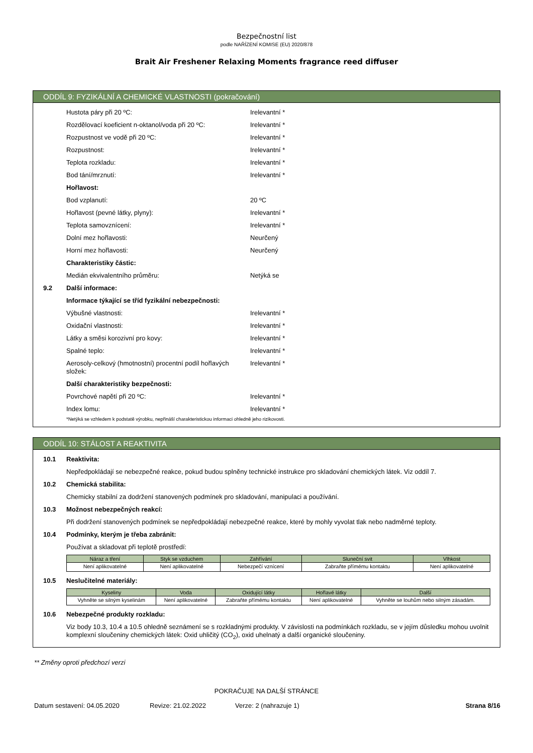Bezpečnostní list
podle NAŘÍZENÍ KOMISE (EU) 2020/878
Brait Air Freshener Relaxing Moments fragrance reed diffuser
ODDÍL 9: FYZIKÁLNÍ A CHEMICKÉ VLASTNOSTI (pokračování)
Hustota páry při 20 ºC: Irelevantní *
Rozdělovací koeficient n-oktanol/voda při 20 ºC:
Irelevantní *
Rozpustnost ve vodě při 20 ºC: Irelevantní *
Rozpustnost: Irelevantní *
Teplota rozkladu: Irelevantní *
Bod tání/mrznutí: Irelevantní *
Hořlavost:
Bod vzplanutí: 20 ºC
Hořlavost (pevné látky, plyny): Irelevantní *
Teplota samovznícení: Irelevantní *
Dolní mez hořlavosti: Neurčený
Horní mez hořlavosti: Neurčený
Charakteristiky částic:
Medián ekvivalentního průměru: Netýká se
9.2 Další informace:
Informace týkající se tříd fyzikální nebezpečnosti:
Výbušné vlastnosti: Irelevantní *
Oxidační vlastnosti: Irelevantní *
Látky a směsi korozivní pro kovy: Irelevantní *
Spalné teplo: Irelevantní *
Aerosoly-celkový (hmotnostní) procentní podíl hořlavých složek:
Irelevantní *
Další charakteristiky bezpečnosti:
Povrchové napětí při 20 ºC: Irelevantní *
Index lomu: Irelevantní *
*Netýká se vzhledem k podstatě výrobku, nepřináší charakteristickou informaci ohledně jeho rizikovosti.
ODDÍL 10: STÁLOST A REAKTIVITA
10.1 Reaktivita:
Nepředpokládají se nebezpečné reakce, pokud budou splněny technické instrukce pro skladování chemických látek. Viz oddíl 7.
10.2 Chemická stabilita:
Chemicky stabilní za dodržení stanovených podmínek pro skladování, manipulaci a používání.
10.3 Možnost nebezpečných reakcí:
Při dodržení stanovených podmínek se nepředpokládají nebezpečné reakce, které by mohly vyvolat tlak nebo nadměrné teploty.
10.4 Podmínky, kterým je třeba zabránit:
Používat a skladovat při teplotě prostředí:
| Náraz a tření | Styk se vzduchem | Zahřívání | Sluneční svit | Vlhkost |
| --- | --- | --- | --- | --- |
| Není aplikovatelné | Není aplikovatelné | Nebezpečí vznícení | Zabraňte přímému kontaktu | Není aplikovatelné |
10.5 Neslučitelné materiály:
| Kyseliny | Voda | Oxidující látky | Hořlavé látky | Další |
| --- | --- | --- | --- | --- |
| Vyhněte se silným kyselinám | Není aplikovatelné | Zabraňte přímému kontaktu | Není aplikovatelné | Vyhněte se louhům nebo silným zásadám. |
10.6 Nebezpečné produkty rozkladu:
Viz body 10.3, 10.4 a 10.5 ohledně seznámení se s rozkladnými produkty. V závislosti na podmínkách rozkladu, se v jejím důsledku mohou uvolnit komplexní sloučeniny chemických látek: Oxid uhličitý (CO<sub>2</sub>), oxid uhelnatý a další organické sloučeniny.
** Změny oproti předchozí verzi
POKRAČUJE NA DALŠÍ STRÁNCE
Datum sestavení: 04.05.2020 Revize: 21.02.2022 Verze: 2 (nahrazuje 1) Strana 8/16